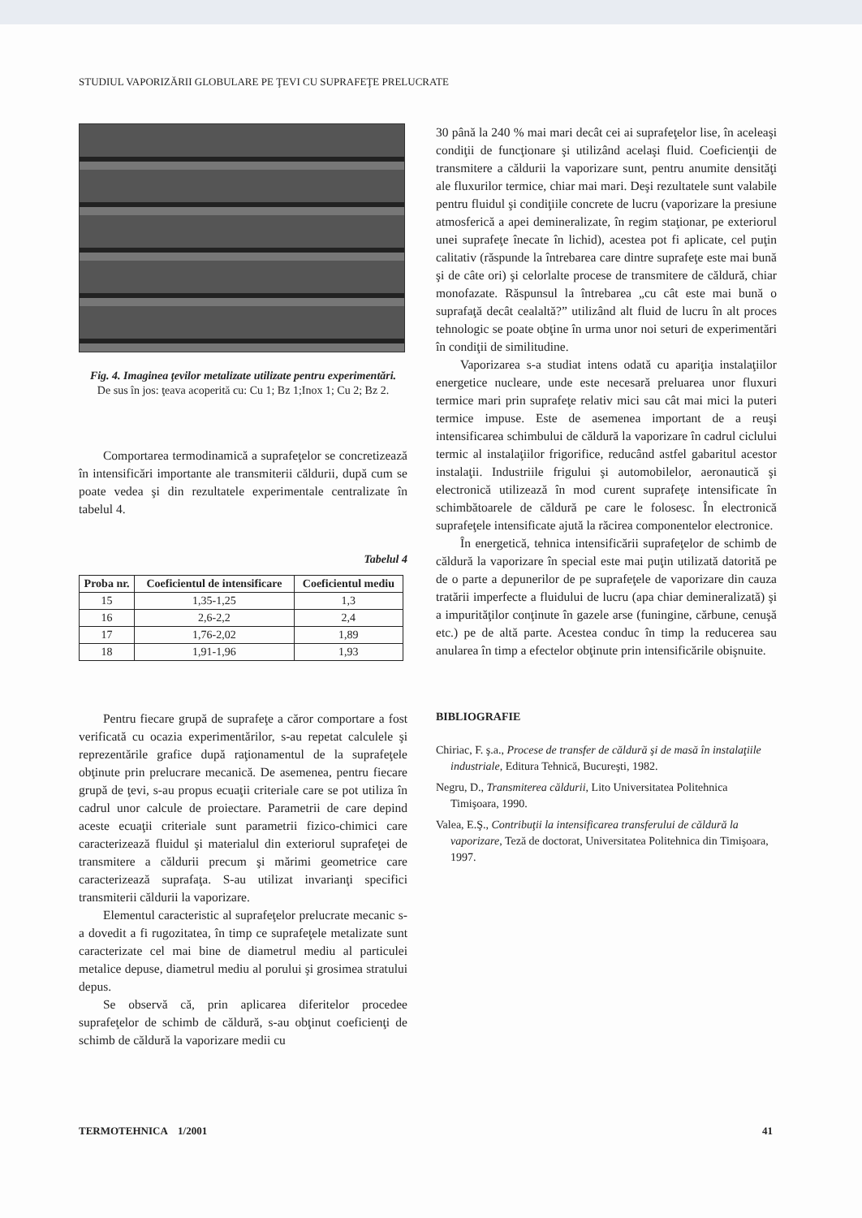STUDIUL VAPORIZĂRII GLOBULARE PE ŢEVI CU SUPRAFEŢE PRELUCRATE
Fig. 4. Imaginea ţevilor metalizate utilizate pentru experimentări.
De sus în jos: ţeava acoperită cu: Cu 1; Bz 1;Inox 1; Cu 2; Bz 2.
Comportarea termodinamică a suprafeţelor se concretizează în intensificări importante ale transmiterii căldurii, după cum se poate vedea şi din rezultatele experimentale centralizate în tabelul 4.
Tabelul 4
| Proba nr. | Coeficientul de intensificare | Coeficientul mediu |
| --- | --- | --- |
| 15 | 1,35-1,25 | 1,3 |
| 16 | 2,6-2,2 | 2,4 |
| 17 | 1,76-2,02 | 1,89 |
| 18 | 1,91-1,96 | 1,93 |
Pentru fiecare grupă de suprafeţe a căror comportare a fost verificată cu ocazia experimentărilor, s-au repetat calculele şi reprezentările grafice după raţionamentul de la suprafeţele obţinute prin prelucrare mecanică. De asemenea, pentru fiecare grupă de ţevi, s-au propus ecuaţii criteriale care se pot utiliza în cadrul unor calcule de proiectare. Parametrii de care depind aceste ecuaţii criteriale sunt parametrii fizico-chimici care caracterizează fluidul şi materialul din exteriorul suprafeţei de transmitere a căldurii precum şi mărimi geometrice care caracterizează suprafaţa. S-au utilizat invarianţi specifici transmiterii căldurii la vaporizare.
Elementul caracteristic al suprafeţelor prelucrate mecanic s-a dovedit a fi rugozitatea, în timp ce suprafeţele metalizate sunt caracterizate cel mai bine de diametrul mediu al particulei metalice depuse, diametrul mediu al porului şi grosimea stratului depus.
Se observă că, prin aplicarea diferitelor procedee suprafeţelor de schimb de căldură, s-au obţinut coeficienţi de schimb de căldură la vaporizare medii cu
30 până la 240 % mai mari decât cei ai suprafeţelor lise, în aceleaşi condiţii de funcţionare şi utilizând acelaşi fluid. Coeficienţii de transmitere a căldurii la vaporizare sunt, pentru anumite densităţi ale fluxurilor termice, chiar mai mari. Deşi rezultatele sunt valabile pentru fluidul şi condiţiile concrete de lucru (vaporizare la presiune atmosferică a apei demineralizate, în regim staţionar, pe exteriorul unei suprafeţe înecate în lichid), acestea pot fi aplicate, cel puţin calitativ (răspunde la întrebarea care dintre suprafeţe este mai bună şi de câte ori) şi celorlalte procese de transmitere de căldură, chiar monofazate. Răspunsul la întrebarea „cu cât este mai bună o suprafaţă decât cealaltă?” utilizând alt fluid de lucru în alt proces tehnologic se poate obţine în urma unor noi seturi de experimentări în condiţii de similitudine.
Vaporizarea s-a studiat intens odată cu apariţia instalaţiilor energetice nucleare, unde este necesară preluarea unor fluxuri termice mari prin suprafeţe relativ mici sau cât mai mici la puteri termice impuse. Este de asemenea important de a reuşi intensificarea schimbului de căldură la vaporizare în cadrul ciclului termic al instalaţiilor frigorifice, reducând astfel gabaritul acestor instalaţii. Industriile frigului şi automobilelor, aeronautică şi electronică utilizează în mod curent suprafeţe intensificate în schimbătoarele de căldură pe care le folosesc. În electronică suprafeţele intensificate ajută la răcirea componentelor electronice.
În energetică, tehnica intensificării suprafeţelor de schimb de căldură la vaporizare în special este mai puţin utilizată datorită pe de o parte a depunerilor de pe suprafeţele de vaporizare din cauza tratării imperfecte a fluidului de lucru (apa chiar demineralizată) şi a impurităţilor conţinute în gazele arse (funingine, cărbune, cenuşă etc.) pe de altă parte. Acestea conduc în timp la reducerea sau anularea în timp a efectelor obţinute prin intensificările obişnuite.
BIBLIOGRAFIE
Chiriac, F. ş.a., Procese de transfer de căldură şi de masă în instalaţiile industriale, Editura Tehnică, Bucureşti, 1982.
Negru, D., Transmiterea căldurii, Lito Universitatea Politehnica Timişoara, 1990.
Valea, E.Ş., Contribuţii la intensificarea transferului de căldură la vaporizare, Teză de doctorat, Universitatea Politehnica din Timişoara, 1997.
TERMOTEHNICA 1/2001 41